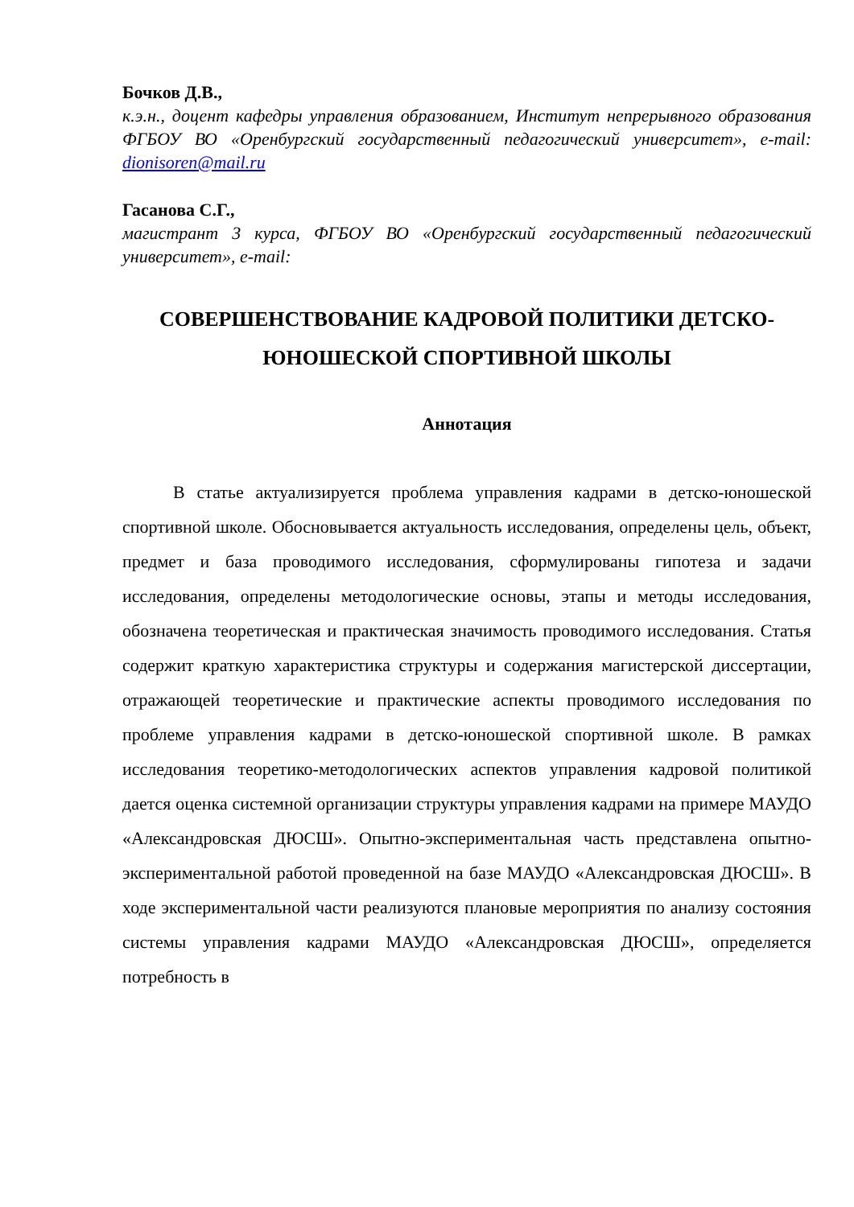Бочков Д.В.,
к.э.н., доцент кафедры управления образованием, Институт непрерывного образования ФГБОУ ВО «Оренбургский государственный педагогический университет», e-mail: dionisoren@mail.ru
Гасанова С.Г.,
магистрант 3 курса, ФГБОУ ВО «Оренбургский государственный педагогический университет», e-mail:
СОВЕРШЕНСТВОВАНИЕ КАДРОВОЙ ПОЛИТИКИ ДЕТСКО-ЮНОШЕСКОЙ СПОРТИВНОЙ ШКОЛЫ
Аннотация
В статье актуализируется проблема управления кадрами в детско-юношеской спортивной школе. Обосновывается актуальность исследования, определены цель, объект, предмет и база проводимого исследования, сформулированы гипотеза и задачи исследования, определены методологические основы, этапы и методы исследования, обозначена теоретическая и практическая значимость проводимого исследования. Статья содержит краткую характеристика структуры и содержания магистерской диссертации, отражающей теоретические и практические аспекты проводимого исследования по проблеме управления кадрами в детско-юношеской спортивной школе. В рамках исследования теоретико-методологических аспектов управления кадровой политикой дается оценка системной организации структуры управления кадрами на примере МАУДО «Александровская ДЮСШ». Опытно-экспериментальная часть представлена опытно-экспериментальной работой проведенной на базе МАУДО «Александровская ДЮСШ». В ходе экспериментальной части реализуются плановые мероприятия по анализу состояния системы управления кадрами МАУДО «Александровская ДЮСШ», определяется потребность в